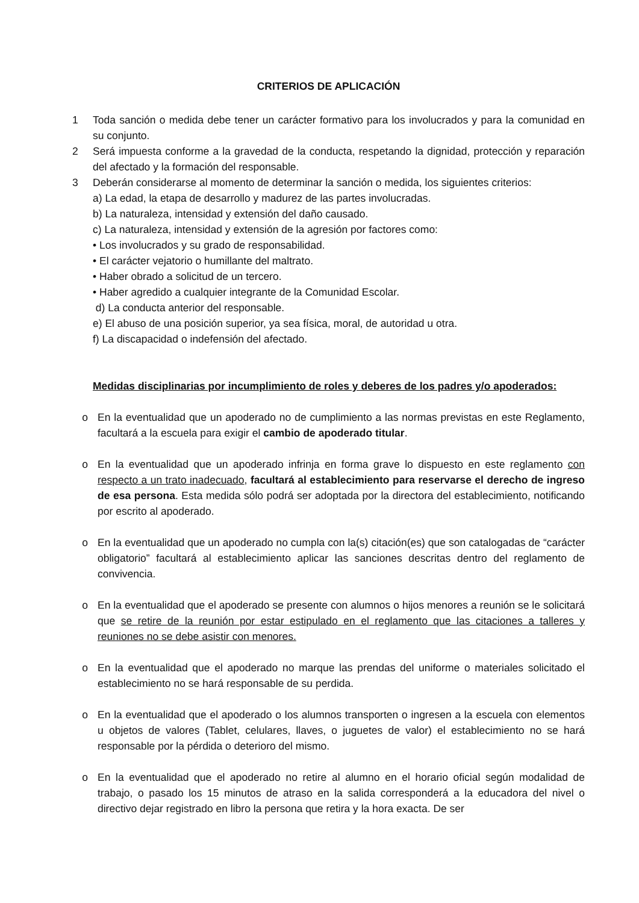CRITERIOS DE APLICACIÓN
1 Toda sanción o medida debe tener un carácter formativo para los involucrados y para la comunidad en su conjunto.
2 Será impuesta conforme a la gravedad de la conducta, respetando la dignidad, protección y reparación del afectado y la formación del responsable.
3 Deberán considerarse al momento de determinar la sanción o medida, los siguientes criterios:
a) La edad, la etapa de desarrollo y madurez de las partes involucradas.
b) La naturaleza, intensidad y extensión del daño causado.
c) La naturaleza, intensidad y extensión de la agresión por factores como:
• Los involucrados y su grado de responsabilidad.
• El carácter vejatorio o humillante del maltrato.
• Haber obrado a solicitud de un tercero.
• Haber agredido a cualquier integrante de la Comunidad Escolar.
d) La conducta anterior del responsable.
e) El abuso de una posición superior, ya sea física, moral, de autoridad u otra.
f) La discapacidad o indefensión del afectado.
Medidas disciplinarias por incumplimiento de roles y deberes de los padres y/o apoderados:
o En la eventualidad que un apoderado no de cumplimiento a las normas previstas en este Reglamento, facultará a la escuela para exigir el cambio de apoderado titular.
o En la eventualidad que un apoderado infrinja en forma grave lo dispuesto en este reglamento con respecto a un trato inadecuado, facultará al establecimiento para reservarse el derecho de ingreso de esa persona. Esta medida sólo podrá ser adoptada por la directora del establecimiento, notificando por escrito al apoderado.
o En la eventualidad que un apoderado no cumpla con la(s) citación(es) que son catalogadas de “carácter obligatorio” facultará al establecimiento aplicar las sanciones descritas dentro del reglamento de convivencia.
o En la eventualidad que el apoderado se presente con alumnos o hijos menores a reunión se le solicitará que se retire de la reunión por estar estipulado en el reglamento que las citaciones a talleres y reuniones no se debe asistir con menores.
o En la eventualidad que el apoderado no marque las prendas del uniforme o materiales solicitado el establecimiento no se hará responsable de su perdida.
o En la eventualidad que el apoderado o los alumnos transporten o ingresen a la escuela con elementos u objetos de valores (Tablet, celulares, llaves, o juguetes de valor) el establecimiento no se hará responsable por la pérdida o deterioro del mismo.
o En la eventualidad que el apoderado no retire al alumno en el horario oficial según modalidad de trabajo, o pasado los 15 minutos de atraso en la salida corresponderá a la educadora del nivel o directivo dejar registrado en libro la persona que retira y la hora exacta. De ser